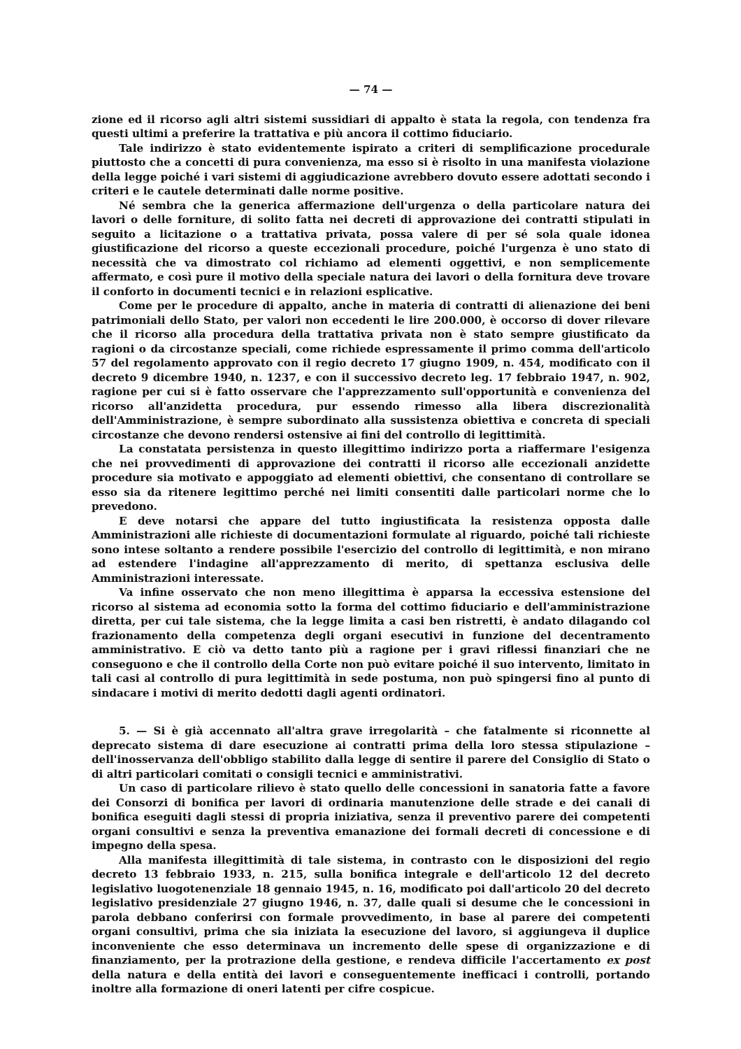— 74 —
zione ed il ricorso agli altri sistemi sussidiari di appalto è stata la regola, con tendenza fra questi ultimi a preferire la trattativa e più ancora il cottimo fiduciario.
Tale indirizzo è stato evidentemente ispirato a criteri di semplificazione procedurale piuttosto che a concetti di pura convenienza, ma esso si è risolto in una manifesta violazione della legge poiché i vari sistemi di aggiudicazione avrebbero dovuto essere adottati secondo i criteri e le cautele determinati dalle norme positive.
Né sembra che la generica affermazione dell'urgenza o della particolare natura dei lavori o delle forniture, di solito fatta nei decreti di approvazione dei contratti stipulati in seguito a licitazione o a trattativa privata, possa valere di per sé sola quale idonea giustificazione del ricorso a queste eccezionali procedure, poiché l'urgenza è uno stato di necessità che va dimostrato col richiamo ad elementi oggettivi, e non semplicemente affermato, e così pure il motivo della speciale natura dei lavori o della fornitura deve trovare il conforto in documenti tecnici e in relazioni esplicative.
Come per le procedure di appalto, anche in materia di contratti di alienazione dei beni patrimoniali dello Stato, per valori non eccedenti le lire 200.000, è occorso di dover rilevare che il ricorso alla procedura della trattativa privata non è stato sempre giustificato da ragioni o da circostanze speciali, come richiede espressamente il primo comma dell'articolo 57 del regolamento approvato con il regio decreto 17 giugno 1909, n. 454, modificato con il decreto 9 dicembre 1940, n. 1237, e con il successivo decreto leg. 17 febbraio 1947, n. 902, ragione per cui si è fatto osservare che l'apprezzamento sull'opportunità e convenienza del ricorso all'anzidetta procedura, pur essendo rimesso alla libera discrezionalità dell'Amministrazione, è sempre subordinato alla sussistenza obiettiva e concreta di speciali circostanze che devono rendersi ostensive ai fini del controllo di legittimità.
La constatata persistenza in questo illegittimo indirizzo porta a riaffermare l'esigenza che nei provvedimenti di approvazione dei contratti il ricorso alle eccezionali anzidette procedure sia motivato e appoggiato ad elementi obiettivi, che consentano di controllare se esso sia da ritenere legittimo perché nei limiti consentiti dalle particolari norme che lo prevedono.
E deve notarsi che appare del tutto ingiustificata la resistenza opposta dalle Amministrazioni alle richieste di documentazioni formulate al riguardo, poiché tali richieste sono intese soltanto a rendere possibile l'esercizio del controllo di legittimità, e non mirano ad estendere l'indagine all'apprezzamento di merito, di spettanza esclusiva delle Amministrazioni interessate.
Va infine osservato che non meno illegittima è apparsa la eccessiva estensione del ricorso al sistema ad economia sotto la forma del cottimo fiduciario e dell'amministrazione diretta, per cui tale sistema, che la legge limita a casi ben ristretti, è andato dilagando col frazionamento della competenza degli organi esecutivi in funzione del decentramento amministrativo. E ciò va detto tanto più a ragione per i gravi riflessi finanziari che ne conseguono e che il controllo della Corte non può evitare poiché il suo intervento, limitato in tali casi al controllo di pura legittimità in sede postuma, non può spingersi fino al punto di sindacare i motivi di merito dedotti dagli agenti ordinatori.
5. — Si è già accennato all'altra grave irregolarità – che fatalmente si riconnette al deprecato sistema di dare esecuzione ai contratti prima della loro stessa stipulazione – dell'inosservanza dell'obbligo stabilito dalla legge di sentire il parere del Consiglio di Stato o di altri particolari comitati o consigli tecnici e amministrativi.
Un caso di particolare rilievo è stato quello delle concessioni in sanatoria fatte a favore dei Consorzi di bonifica per lavori di ordinaria manutenzione delle strade e dei canali di bonifica eseguiti dagli stessi di propria iniziativa, senza il preventivo parere dei competenti organi consultivi e senza la preventiva emanazione dei formali decreti di concessione e di impegno della spesa.
Alla manifesta illegittimità di tale sistema, in contrasto con le disposizioni del regio decreto 13 febbraio 1933, n. 215, sulla bonifica integrale e dell'articolo 12 del decreto legislativo luogotenenziale 18 gennaio 1945, n. 16, modificato poi dall'articolo 20 del decreto legislativo presidenziale 27 giugno 1946, n. 37, dalle quali si desume che le concessioni in parola debbano conferirsi con formale provvedimento, in base al parere dei competenti organi consultivi, prima che sia iniziata la esecuzione del lavoro, si aggiungeva il duplice inconveniente che esso determinava un incremento delle spese di organizzazione e di finanziamento, per la protrazione della gestione, e rendeva difficile l'accertamento ex post della natura e della entità dei lavori e conseguentemente inefficaci i controlli, portando inoltre alla formazione di oneri latenti per cifre cospicue.